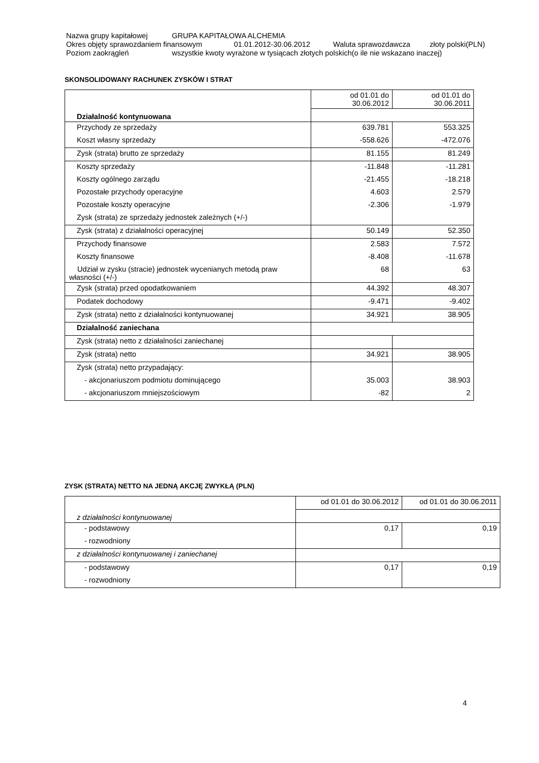Nazwa grupy kapitałowej GRUPA KAPITAŁOWA ALCHEMIA
Okres objęty sprawozdaniem finansowym 01.01.2012-30.06.2012 Waluta sprawozdawcza złoty polski(PLN)
Poziom zaokrągleń wszystkie kwoty wyrażone w tysiącach złotych polskich(o ile nie wskazano inaczej)
SKONSOLIDOWANY RACHUNEK ZYSKÓW I STRAT
| Działalność kontynuowana | od 01.01 do 30.06.2012 | od 01.01 do 30.06.2011 |
| Przychody ze sprzedaży | 639.781 | 553.325 |
| Koszt własny sprzedaży | -558.626 | -472.076 |
| Zysk (strata) brutto ze sprzedaży | 81.155 | 81.249 |
| Koszty sprzedaży | -11.848 | -11.281 |
| Koszty ogólnego zarządu | -21.455 | -18.218 |
| Pozostałe przychody operacyjne | 4.603 | 2.579 |
| Pozostałe koszty operacyjne | -2.306 | -1.979 |
| Zysk (strata) ze sprzedaży jednostek zależnych (+/-) | | |
| Zysk (strata) z działalności operacyjnej | 50.149 | 52.350 |
| Przychody finansowe | 2.583 | 7.572 |
| Koszty finansowe | -8.408 | -11.678 |
| Udział w zysku (stracie) jednostek wycenianych metodą praw własności (+/-) | 68 | 63 |
| Zysk (strata) przed opodatkowaniem | 44.392 | 48.307 |
| Podatek dochodowy | -9.471 | -9.402 |
| Zysk (strata) netto z działalności kontynuowanej | 34.921 | 38.905 |
| Działalność zaniechana | | |
| Zysk (strata) netto z działalności zaniechanej | | |
| Zysk (strata) netto | 34.921 | 38.905 |
| Zysk (strata) netto przypadający: | | |
| - akcjonariuszom podmiotu dominującego | 35.003 | 38.903 |
| - akcjonariuszom mniejszościowym | -82 | 2 |
ZYSK (STRATA) NETTO NA JEDNĄ AKCJĘ ZWYKŁĄ (PLN)
| z działalności kontynuowanej | od 01.01 do 30.06.2012 | od 01.01 do 30.06.2011 |
| - podstawowy | 0,17 | 0,19 |
| - rozwodniony | | |
| z działalności kontynuowanej i zaniechanej | | |
| - podstawowy | 0,17 | 0,19 |
| - rozwodniony | | |
4